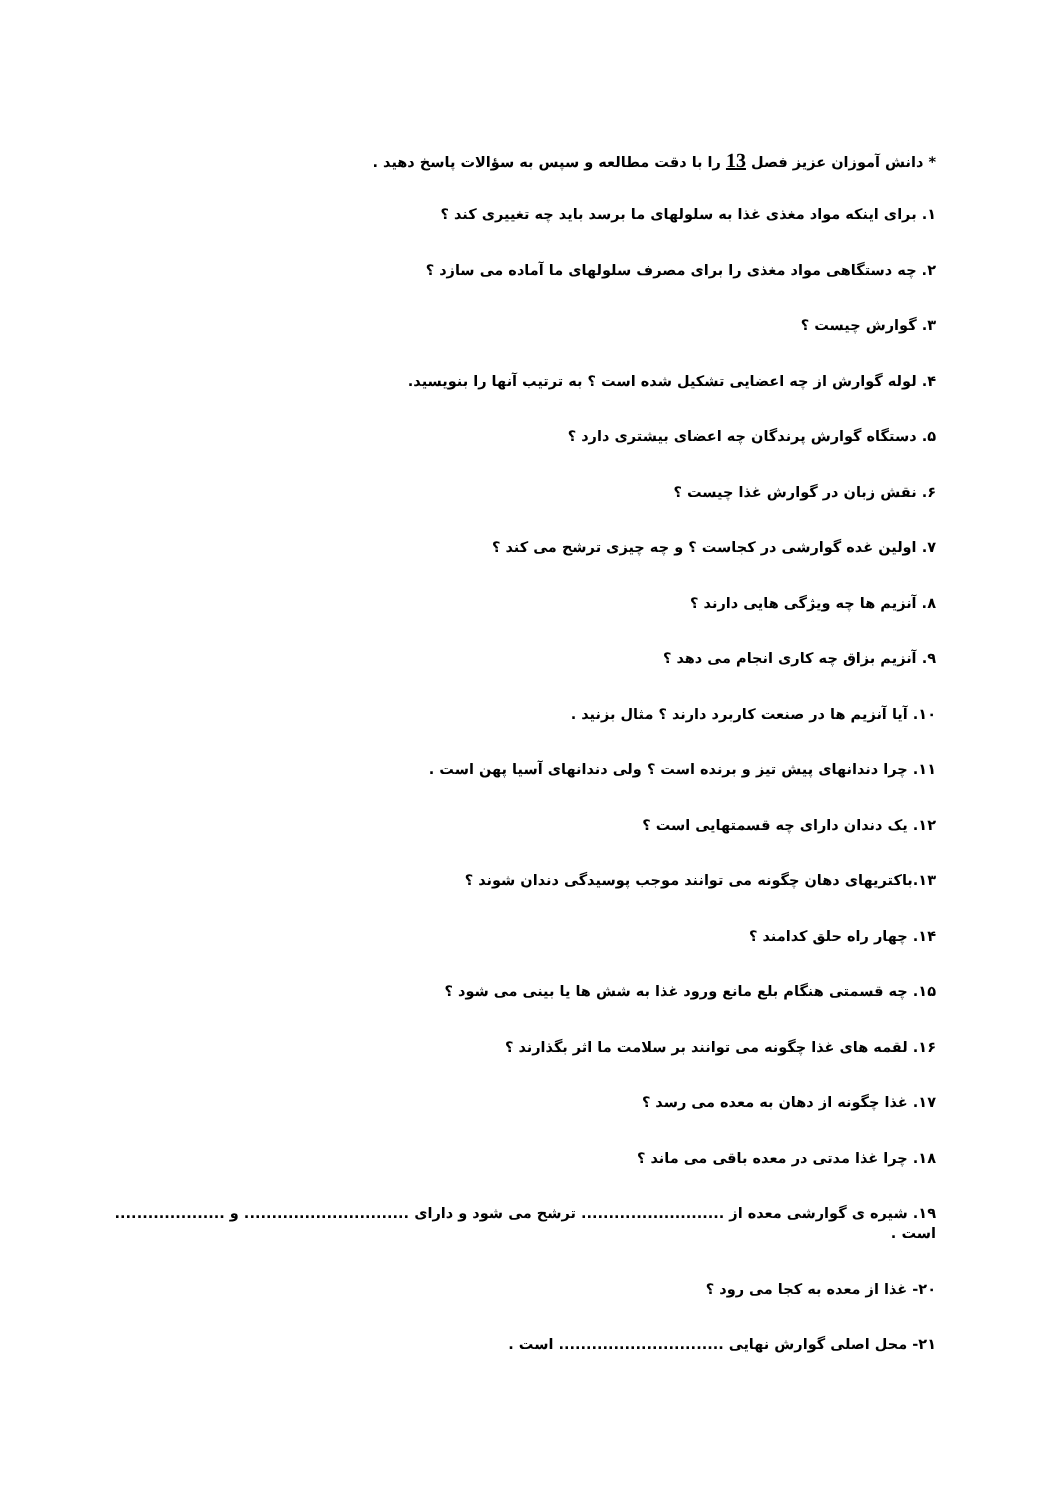* دانش آموزان عزیز فصل 13 را با دقت مطالعه و سپس به سؤالات پاسخ دهید .
۱. برای اینکه مواد مغذی غذا به سلولهای ما برسد باید چه تغییری کند ؟
۲. چه دستگاهی مواد مغذی را برای مصرف سلولهای ما آماده می سازد ؟
۳. گوارش چیست ؟
۴. لوله گوارش از چه اعضایی تشکیل شده است ؟ به ترتیب آنها را بنویسید.
۵. دستگاه گوارش پرندگان چه اعضای بیشتری دارد ؟
۶. نقش زبان در گوارش غذا چیست ؟
۷. اولین غده گوارشی در کجاست ؟ و چه چیزی ترشح می کند ؟
۸. آنزیم ها چه ویژگی هایی دارند ؟
۹. آنزیم بزاق چه کاری انجام می دهد ؟
۱۰. آیا آنزیم ها در صنعت کاربرد دارند ؟ مثال بزنید .
۱۱. چرا دندانهای پیش تیز و برنده است ؟ ولی دندانهای آسیا پهن است .
۱۲. یک دندان دارای چه قسمتهایی است ؟
۱۳.باکتریهای دهان چگونه می توانند موجب پوسیدگی دندان شوند ؟
۱۴. چهار راه حلق کدامند ؟
۱۵. چه قسمتی هنگام بلع مانع ورود غذا به شش ها یا بینی می شود ؟
۱۶. لقمه های غذا چگونه می توانند بر سلامت ما اثر بگذارند ؟
۱۷. غذا چگونه از دهان به معده می رسد ؟
۱۸. چرا غذا مدتی در معده باقی می ماند ؟
۱۹. شیره ی گوارشی معده از .......................... ترشح می شود و دارای .............................. و .................... است .
۲۰- غذا از معده به کجا می رود ؟
۲۱- محل اصلی گوارش نهایی .............................. است .